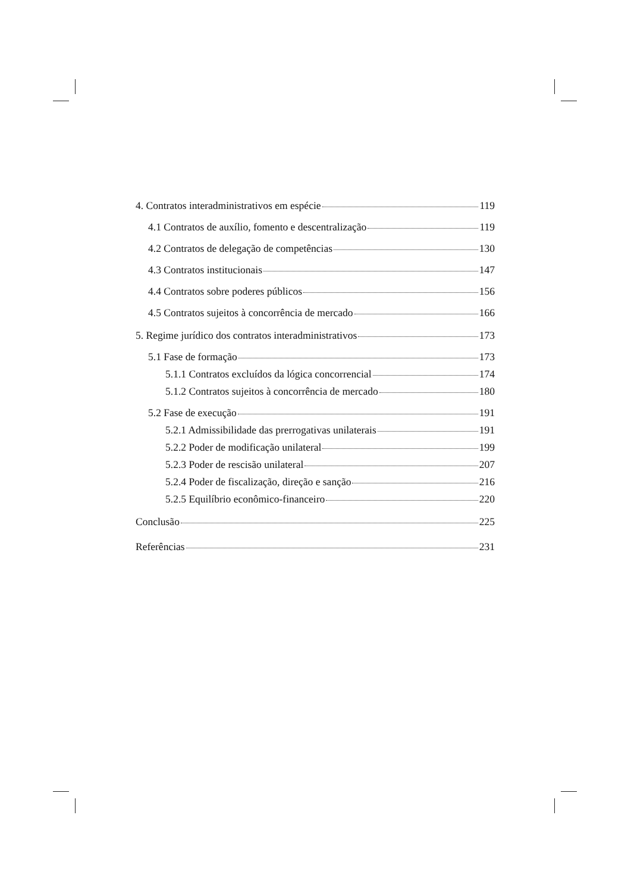4. Contratos interadministrativos em espécie 119
4.1 Contratos de auxílio, fomento e descentralização 119
4.2 Contratos de delegação de competências 130
4.3 Contratos institucionais 147
4.4 Contratos sobre poderes públicos 156
4.5 Contratos sujeitos à concorrência de mercado 166
5. Regime jurídico dos contratos interadministrativos 173
5.1 Fase de formação 173
5.1.1 Contratos excluídos da lógica concorrencial 174
5.1.2 Contratos sujeitos à concorrência de mercado 180
5.2 Fase de execução 191
5.2.1 Admissibilidade das prerrogativas unilaterais 191
5.2.2 Poder de modificação unilateral 199
5.2.3 Poder de rescisão unilateral 207
5.2.4 Poder de fiscalização, direção e sanção 216
5.2.5 Equilíbrio econômico-financeiro 220
Conclusão 225
Referências 231